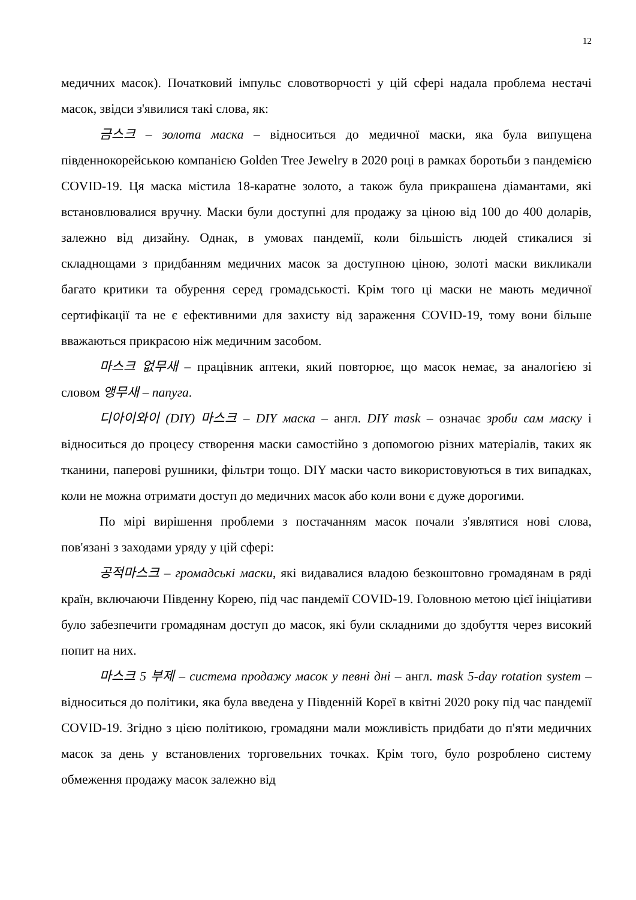12
медичних масок). Початковий імпульс словотворчості у цій сфері надала проблема нестачі масок, звідси з'явилися такі слова, як:
금스크 – золота маска – відноситься до медичної маски, яка була випущена південнокорейською компанією Golden Tree Jewelry в 2020 році в рамках боротьби з пандемією COVID-19. Ця маска містила 18-каратне золото, а також була прикрашена діамантами, які встановлювалися вручну. Маски були доступні для продажу за ціною від 100 до 400 доларів, залежно від дизайну. Однак, в умовах пандемії, коли більшість людей стикалися зі складнощами з придбанням медичних масок за доступною ціною, золоті маски викликали багато критики та обурення серед громадськості. Крім того ці маски не мають медичної сертифікації та не є ефективними для захисту від зараження COVID-19, тому вони більше вважаються прикрасою ніж медичним засобом.
마스크 없무새 – працівник аптеки, який повторює, що масок немає, за аналогією зі словом 앵무새 – папуга.
디아이와이 (DIY) 마스크 – DIY маска – англ. DIY mask – означає зроби сам маску і відноситься до процесу створення маски самостійно з допомогою різних матеріалів, таких як тканини, паперові рушники, фільтри тощо. DIY маски часто використовуються в тих випадках, коли не можна отримати доступ до медичних масок або коли вони є дуже дорогими.
По мірі вирішення проблеми з постачанням масок почали з'являтися нові слова, пов'язані з заходами уряду у цій сфері:
공적마스크 – громадські маски, які видавалися владою безкоштовно громадянам в ряді країн, включаючи Південну Корею, під час пандемії COVID-19. Головною метою цієї ініціативи було забезпечити громадянам доступ до масок, які були складними до здобуття через високий попит на них.
마스크 5 부제 – система продажу масок у певні дні – англ. mask 5-day rotation system – відноситься до політики, яка була введена у Південній Кореї в квітні 2020 року під час пандемії COVID-19. Згідно з цією політикою, громадяни мали можливість придбати до п'яти медичних масок за день у встановлених торговельних точках. Крім того, було розроблено систему обмеження продажу масок залежно від